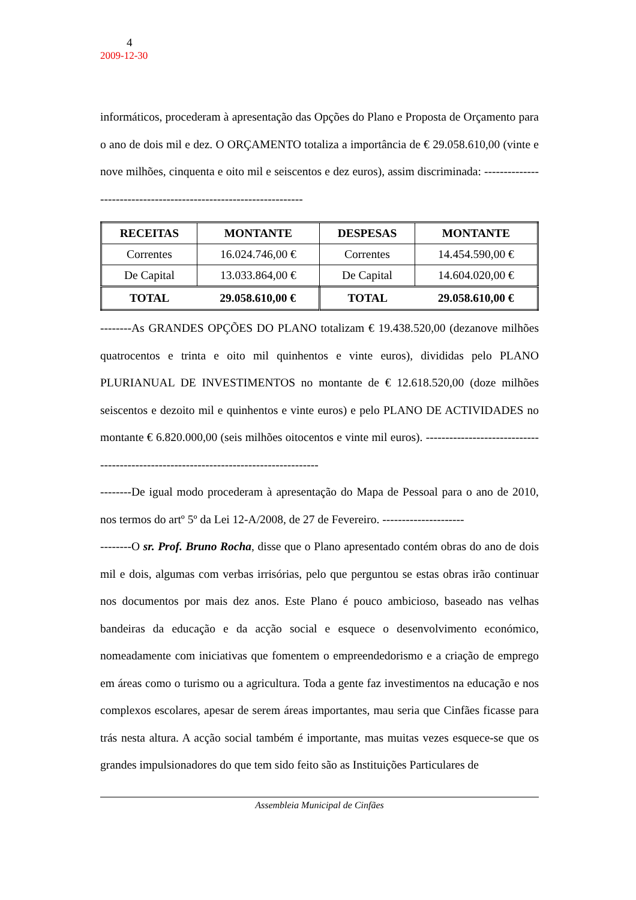4
2009-12-30
informáticos, procederam à apresentação das Opções do Plano e Proposta de Orçamento para o ano de dois mil e dez. O ORÇAMENTO totaliza a importância de € 29.058.610,00 (vinte e nove milhões, cinquenta e oito mil e seiscentos e dez euros), assim discriminada: ------------------------------------------------------------------
| RECEITAS | MONTANTE | DESPESAS | MONTANTE |
| --- | --- | --- | --- |
| Correntes | 16.024.746,00 € | Correntes | 14.454.590,00 € |
| De Capital | 13.033.864,00 € | De Capital | 14.604.020,00 € |
| TOTAL | 29.058.610,00 € | TOTAL | 29.058.610,00 € |
--------As GRANDES OPÇÕES DO PLANO totalizam € 19.438.520,00 (dezanove milhões quatrocentos e trinta e oito mil quinhentos e vinte euros), divididas pelo PLANO PLURIANUAL DE INVESTIMENTOS no montante de € 12.618.520,00 (doze milhões seiscentos e dezoito mil e quinhentos e vinte euros) e pelo PLANO DE ACTIVIDADES no montante € 6.820.000,00 (seis milhões oitocentos e vinte mil euros). -------------------------------------------------------------------------------------
--------De igual modo procederam à apresentação do Mapa de Pessoal para o ano de 2010, nos termos do artº 5º da Lei 12-A/2008, de 27 de Fevereiro. ---------------------
--------O sr. Prof. Bruno Rocha, disse que o Plano apresentado contém obras do ano de dois mil e dois, algumas com verbas irrisórias, pelo que perguntou se estas obras irão continuar nos documentos por mais dez anos. Este Plano é pouco ambicioso, baseado nas velhas bandeiras da educação e da acção social e esquece o desenvolvimento económico, nomeadamente com iniciativas que fomentem o empreendedorismo e a criação de emprego em áreas como o turismo ou a agricultura. Toda a gente faz investimentos na educação e nos complexos escolares, apesar de serem áreas importantes, mau seria que Cinfães ficasse para trás nesta altura. A acção social também é importante, mas muitas vezes esquece-se que os grandes impulsionadores do que tem sido feito são as Instituições Particulares de
Assembleia Municipal de Cinfães